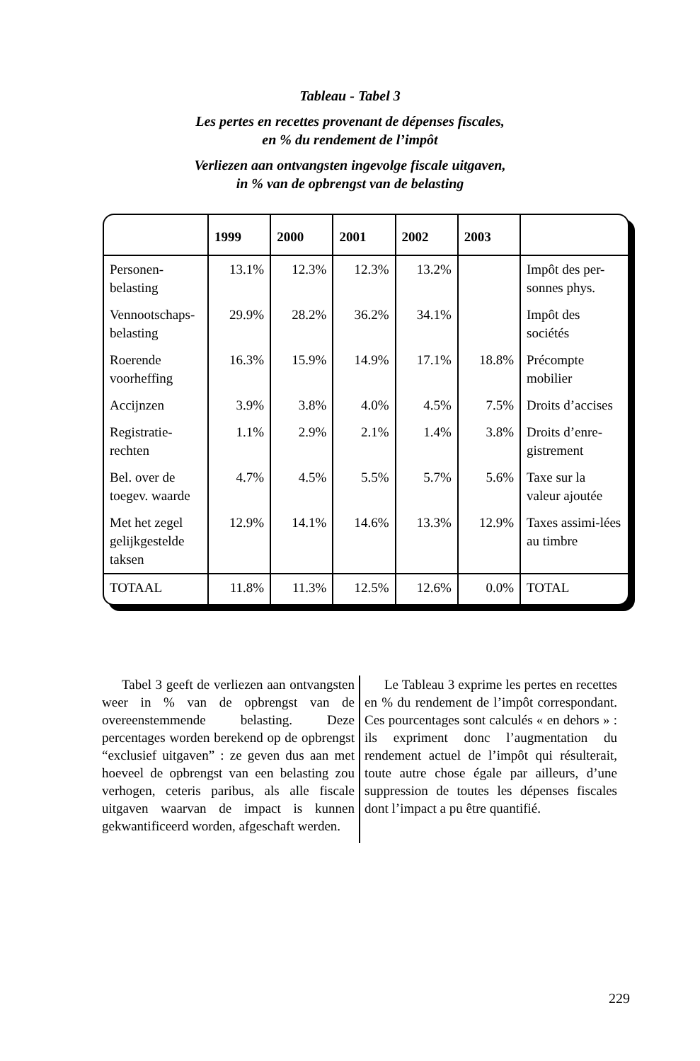Tableau - Tabel 3
Les pertes en recettes provenant de dépenses fiscales,
en % du rendement de l’impôt
Verliezen aan ontvangsten ingevolge fiscale uitgaven,
in % van de opbrengst van de belasting
| | 1999 | 2000 | 2001 | 2002 | 2003 | |
| --- | --- | --- | --- | --- | --- | --- |
| Personen-belasting | 13.1% | 12.3% | 12.3% | 13.2% | | Impôt des per-sonnes phys. |
| Vennootschaps-belasting | 29.9% | 28.2% | 36.2% | 34.1% | | Impôt des sociétés |
| Roerende voorheffing | 16.3% | 15.9% | 14.9% | 17.1% | 18.8% | Précompte mobilier |
| Accijnzen | 3.9% | 3.8% | 4.0% | 4.5% | 7.5% | Droits d’accises |
| Registratie-rechten | 1.1% | 2.9% | 2.1% | 1.4% | 3.8% | Droits d’enre-gistrement |
| Bel. over de toegev. waarde | 4.7% | 4.5% | 5.5% | 5.7% | 5.6% | Taxe sur la valeur ajoutée |
| Met het zegel gelijkgestelde taksen | 12.9% | 14.1% | 14.6% | 13.3% | 12.9% | Taxes assimi-lées au timbre |
| TOTAAL | 11.8% | 11.3% | 12.5% | 12.6% | 0.0% | TOTAL |
Tabel 3 geeft de verliezen aan ontvangsten weer in % van de opbrengst van de overeenstemmende belasting. Deze percentages worden berekend op de opbrengst “exclusief uitgaven” : ze geven dus aan met hoeveel de opbrengst van een belasting zou verhogen, ceteris paribus, als alle fiscale uitgaven waarvan de impact is kunnen gekwantificeerd worden, afgeschaft werden.
Le Tableau 3 exprime les pertes en recettes en % du rendement de l’impôt correspondant. Ces pourcentages sont calculés « en dehors » : ils expriment donc l’augmentation du rendement actuel de l’impôt qui résulterait, toute autre chose égale par ailleurs, d’une suppression de toutes les dépenses fiscales dont l’impact a pu être quantifié.
229